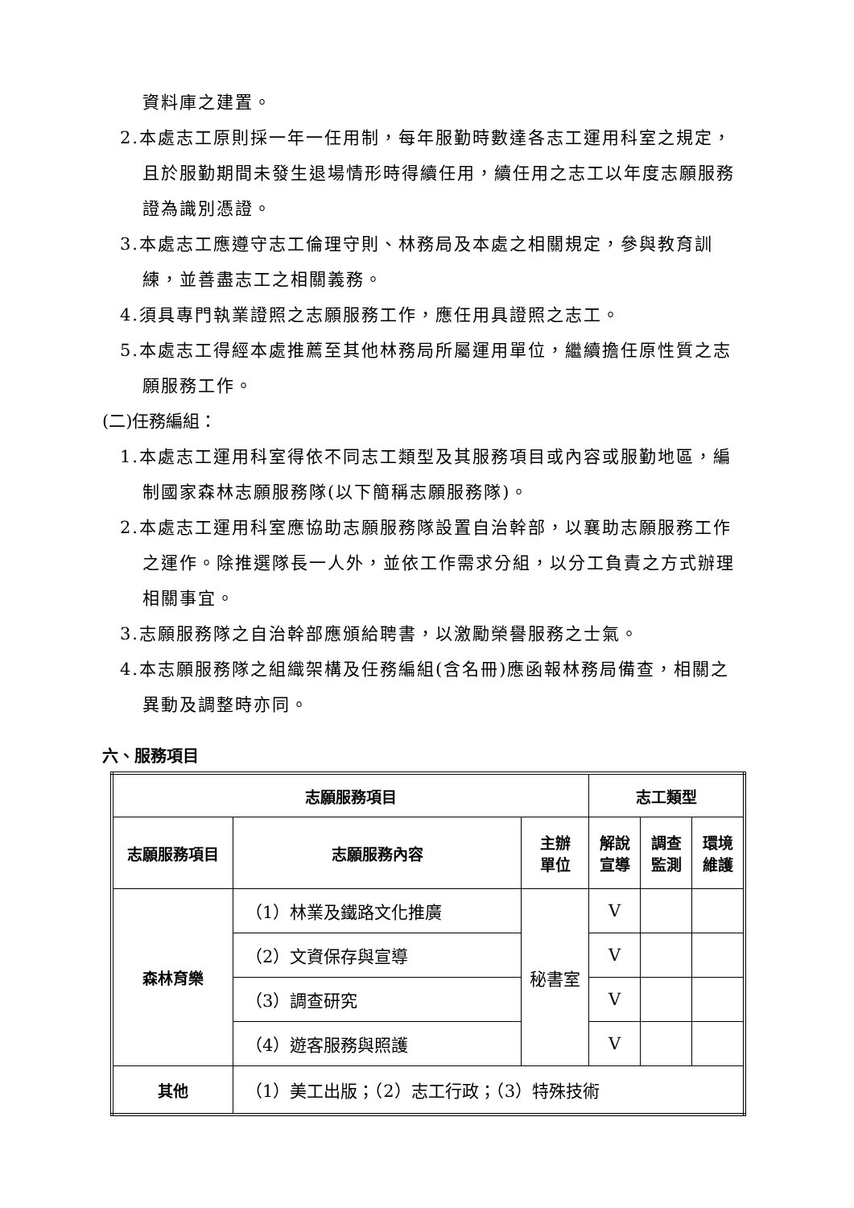資料庫之建置。
2.本處志工原則採一年一任用制，每年服勤時數達各志工運用科室之規定，且於服勤期間未發生退場情形時得續任用，續任用之志工以年度志願服務證為識別憑證。
3.本處志工應遵守志工倫理守則、林務局及本處之相關規定，參與教育訓練，並善盡志工之相關義務。
4.須具專門執業證照之志願服務工作，應任用具證照之志工。
5.本處志工得經本處推薦至其他林務局所屬運用單位，繼續擔任原性質之志願服務工作。
(二)任務編組：
1.本處志工運用科室得依不同志工類型及其服務項目或內容或服勤地區，編制國家森林志願服務隊(以下簡稱志願服務隊)。
2.本處志工運用科室應協助志願服務隊設置自治幹部，以襄助志願服務工作之運作。除推選隊長一人外，並依工作需求分組，以分工負責之方式辦理相關事宜。
3.志願服務隊之自治幹部應頒給聘書，以激勵榮譽服務之士氣。
4.本志願服務隊之組織架構及任務編組(含名冊)應函報林務局備查，相關之異動及調整時亦同。
六、服務項目
| 志願服務項目 | | | 志工類型 | | |
| --- | --- | --- | --- | --- | --- |
| 志願服務項目 | 志願服務內容 | 主辦 單位 | 解說 宣導 | 調查 監測 | 環境 維護 |
| 森林育樂 | （1）林業及鐵路文化推廣 | 秘書室 | V | | |
| | （2）文資保存與宣導 | | V | | |
| | （3）調查研究 | | V | | |
| | （4）遊客服務與照護 | | V | | |
| 其他 | （1）美工出版；（2）志工行政；（3）特殊技術 | | | | |